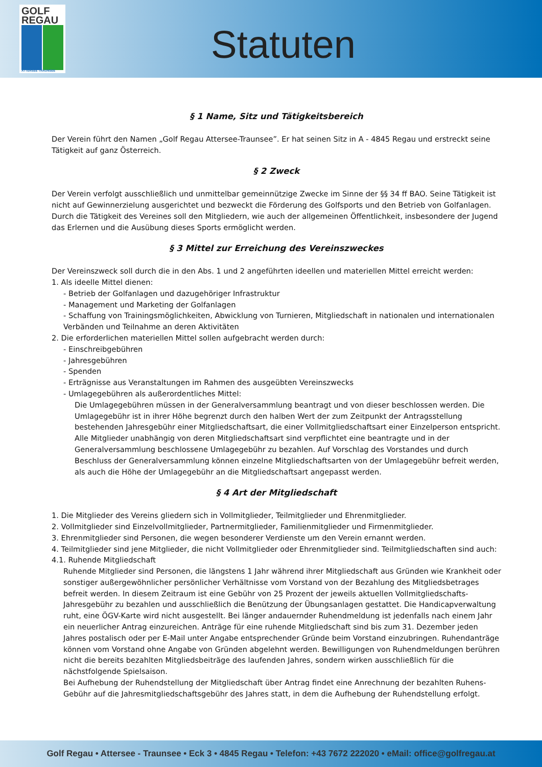GOLF
REGAU
ATTERSEE TRAUNSEE
Statuten
§ 1 Name, Sitz und Tätigkeitsbereich
Der Verein führt den Namen „Golf Regau Attersee-Traunsee”. Er hat seinen Sitz in A - 4845 Regau und erstreckt seine Tätigkeit auf ganz Österreich.
§ 2 Zweck
Der Verein verfolgt ausschließlich und unmittelbar gemeinnützige Zwecke im Sinne der §§ 34 ff BAO. Seine Tätigkeit ist nicht auf Gewinnerzielung ausgerichtet und bezweckt die Förderung des Golfsports und den Betrieb von Golfanlagen. Durch die Tätigkeit des Vereines soll den Mitgliedern, wie auch der allgemeinen Öffentlichkeit, insbesondere der Jugend das Erlernen und die Ausübung dieses Sports ermöglicht werden.
§ 3 Mittel zur Erreichung des Vereinszweckes
Der Vereinszweck soll durch die in den Abs. 1 und 2 angeführten ideellen und materiellen Mittel erreicht werden:
1. Als ideelle Mittel dienen:
- Betrieb der Golfanlagen und dazugehöriger Infrastruktur
- Management und Marketing der Golfanlagen
- Schaffung von Trainingsmöglichkeiten, Abwicklung von Turnieren, Mitgliedschaft in nationalen und internationalen Verbänden und Teilnahme an deren Aktivitäten
2. Die erforderlichen materiellen Mittel sollen aufgebracht werden durch:
- Einschreibgebühren
- Jahresgebühren
- Spenden
- Erträgnisse aus Veranstaltungen im Rahmen des ausgeübten Vereinszwecks
- Umlagegebühren als außerordentliches Mittel:
Die Umlagegebühren müssen in der Generalversammlung beantragt und von dieser beschlossen werden. Die Umlagegebühr ist in ihrer Höhe begrenzt durch den halben Wert der zum Zeitpunkt der Antragsstellung bestehenden Jahresgebühr einer Mitgliedschaftsart, die einer Vollmitgliedschaftsart einer Einzelperson entspricht. Alle Mitglieder unabhängig von deren Mitgliedschaftsart sind verpflichtet eine beantragte und in der Generalversammlung beschlossene Umlagegebühr zu bezahlen. Auf Vorschlag des Vorstandes und durch Beschluss der Generalversammlung können einzelne Mitgliedschaftsarten von der Umlagegebühr befreit werden, als auch die Höhe der Umlagegebühr an die Mitgliedschaftsart angepasst werden.
§ 4 Art der Mitgliedschaft
1. Die Mitglieder des Vereins gliedern sich in Vollmitglieder, Teilmitglieder und Ehrenmitglieder.
2. Vollmitglieder sind Einzelvollmitglieder, Partnermitglieder, Familienmitglieder und Firmenmitglieder.
3. Ehrenmitglieder sind Personen, die wegen besonderer Verdienste um den Verein ernannt werden.
4. Teilmitglieder sind jene Mitglieder, die nicht Vollmitglieder oder Ehrenmitglieder sind. Teilmitgliedschaften sind auch:
4.1. Ruhende Mitgliedschaft
Ruhende Mitglieder sind Personen, die längstens 1 Jahr während ihrer Mitgliedschaft aus Gründen wie Krankheit oder sonstiger außergewöhnlicher persönlicher Verhältnisse vom Vorstand von der Bezahlung des Mitgliedsbetrages befreit werden. In diesem Zeitraum ist eine Gebühr von 25 Prozent der jeweils aktuellen Vollmitgliedschafts-Jahresgebühr zu bezahlen und ausschließlich die Benützung der Übungsanlagen gestattet. Die Handicapverwaltung ruht, eine ÖGV-Karte wird nicht ausgestellt. Bei länger andauernder Ruhendmeldung ist jedenfalls nach einem Jahr ein neuerlicher Antrag einzureichen. Anträge für eine ruhende Mitgliedschaft sind bis zum 31. Dezember jeden Jahres postalisch oder per E-Mail unter Angabe entsprechender Gründe beim Vorstand einzubringen. Ruhendanträge können vom Vorstand ohne Angabe von Gründen abgelehnt werden. Bewilligungen von Ruhendmeldungen berühren nicht die bereits bezahlten Mitgliedsbeiträge des laufenden Jahres, sondern wirken ausschließlich für die nächstfolgende Spielsaison.
Bei Aufhebung der Ruhendstellung der Mitgliedschaft über Antrag findet eine Anrechnung der bezahlten Ruhens-Gebühr auf die Jahresmitgliedschaftsgebühr des Jahres statt, in dem die Aufhebung der Ruhendstellung erfolgt.
Golf Regau • Attersee - Traunsee • Eck 3 • 4845 Regau • Telefon: +43 7672 222020 • eMail: office@golfregau.at